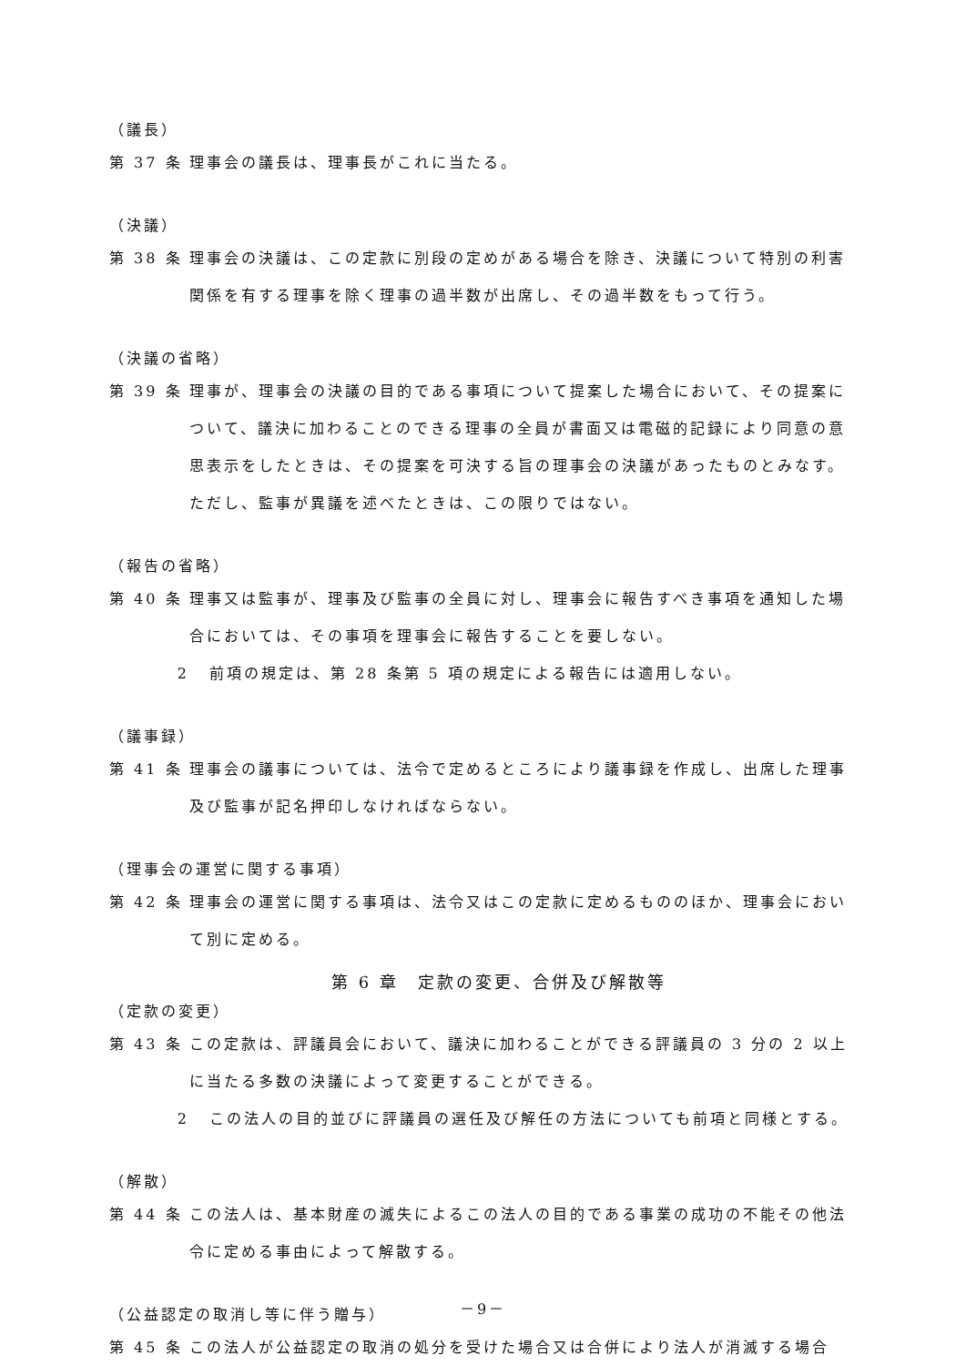（議長）
第 37 条 理事会の議長は、理事長がこれに当たる。
（決議）
第 38 条 理事会の決議は、この定款に別段の定めがある場合を除き、決議について特別の利害関係を有する理事を除く理事の過半数が出席し、その過半数をもって行う。
（決議の省略）
第 39 条 理事が、理事会の決議の目的である事項について提案した場合において、その提案について、議決に加わることのできる理事の全員が書面又は電磁的記録により同意の意思表示をしたときは、その提案を可決する旨の理事会の決議があったものとみなす。ただし、監事が異議を述べたときは、この限りではない。
（報告の省略）
第 40 条 理事又は監事が、理事及び監事の全員に対し、理事会に報告すべき事項を通知した場合においては、その事項を理事会に報告することを要しない。
2 前項の規定は、第 28 条第 5 項の規定による報告には適用しない。
（議事録）
第 41 条 理事会の議事については、法令で定めるところにより議事録を作成し、出席した理事及び監事が記名押印しなければならない。
（理事会の運営に関する事項）
第 42 条 理事会の運営に関する事項は、法令又はこの定款に定めるもののほか、理事会において別に定める。
第 6 章　定款の変更、合併及び解散等
（定款の変更）
第 43 条 この定款は、評議員会において、議決に加わることができる評議員の 3 分の 2 以上に当たる多数の決議によって変更することができる。
2 この法人の目的並びに評議員の選任及び解任の方法についても前項と同様とする。
（解散）
第 44 条 この法人は、基本財産の滅失によるこの法人の目的である事業の成功の不能その他法令に定める事由によって解散する。
（公益認定の取消し等に伴う贈与）
第 45 条 この法人が公益認定の取消の処分を受けた場合又は合併により法人が消滅する場合
－9－